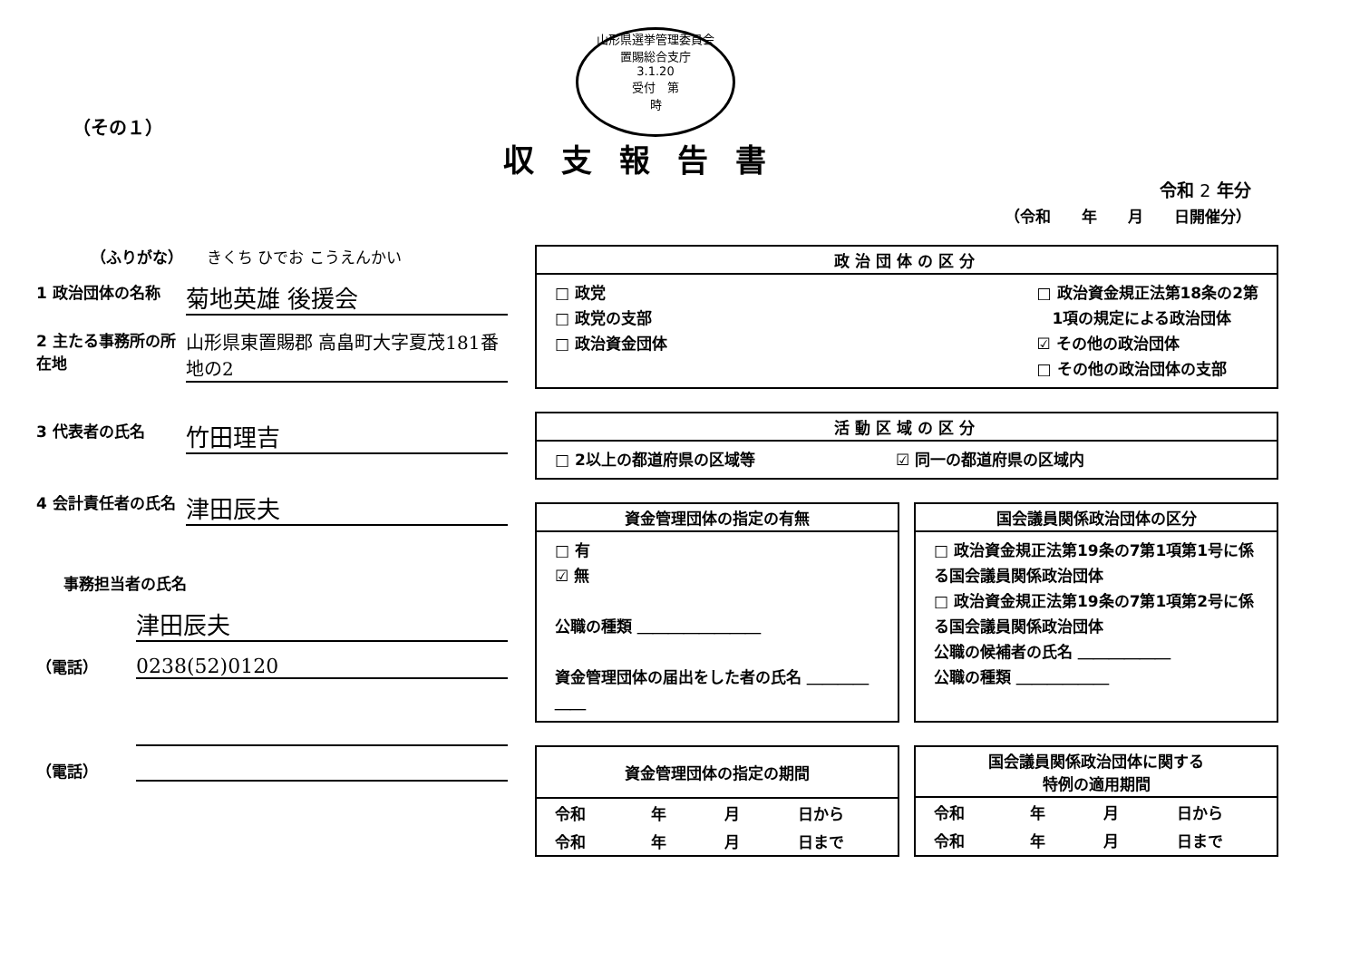（その１）
山形県選挙管理委員会
置賜総合支庁
3.1.20
受付　第
時
収支報告書
令和 2 年分
（令和　　年　　月　　日開催分）
（ふりがな）　　きくち ひでお こうえんかい
1 政治団体の名称
菊地英雄 後援会
2 主たる事務所の所在地
山形県東置賜郡 高畠町大字夏茂181番地の2
3 代表者の氏名
竹田理吉
4 会計責任者の氏名
津田辰夫
事務担当者の氏名
津田辰夫
（電話）
0238(52)0120
（電話）
政治団体の区分
□ 政党
□ 政党の支部
□ 政治資金団体
□ 政治資金規正法第18条の2第
　1項の規定による政治団体
☑ その他の政治団体
□ その他の政治団体の支部
活動区域の区分
□ 2以上の都道府県の区域等 ☑ 同一の都道府県の区域内
資金管理団体の指定の有無
□ 有
☑ 無
公職の種類 ＿＿＿＿＿＿＿＿
資金管理団体の届出をした者の氏名 ＿＿＿＿＿＿
国会議員関係政治団体の区分
□ 政治資金規正法第19条の7第1項第1号に係る国会議員関係政治団体
□ 政治資金規正法第19条の7第1項第2号に係る国会議員関係政治団体
公職の候補者の氏名 ＿＿＿＿＿＿
公職の種類 ＿＿＿＿＿＿
資金管理団体の指定の期間
| 令和 | 年 | 月 | 日から |
| 令和 | 年 | 月 | 日まで |
国会議員関係政治団体に関する
特例の適用期間
| 令和 | 年 | 月 | 日から |
| 令和 | 年 | 月 | 日まで |